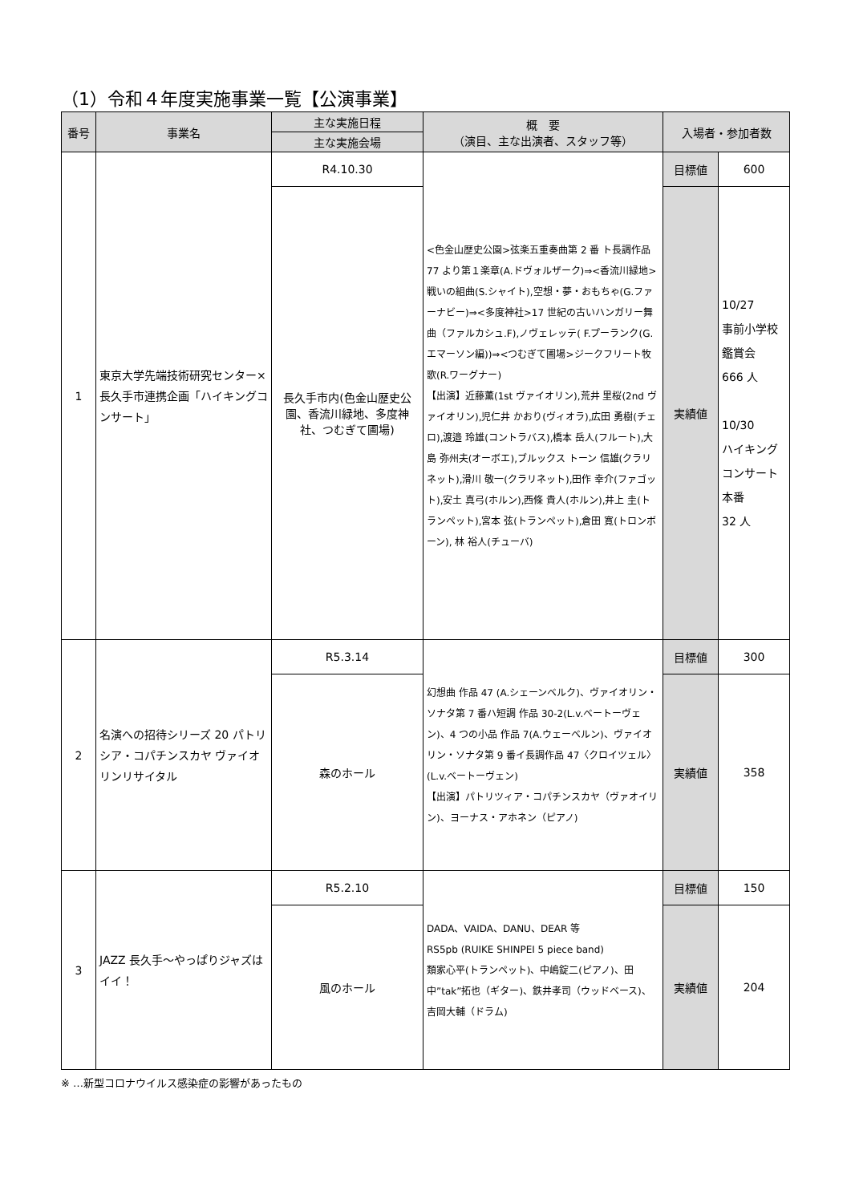（1）令和４年度実施事業一覧【公演事業】
| 番号 | 事業名 | 主な実施日程 | 概 要 （演目、主な出演者、スタッフ等） | 入場者・参加者数 | |
| --- | --- | --- | --- | --- | --- |
| | | 主な実施会場 | | | |
| 1 | 東京大学先端技術研究センター×長久手市連携企画「ハイキングコンサート」 | R4.10.30 | <色金山歴史公園>弦楽五重奏曲第 2 番 ト長調作品 77 より第１楽章(A.ドヴォルザーク)⇒<香流川緑地>戦いの組曲(S.シャイト),空想・夢・おもちゃ(G.ファーナビー)⇒<多度神社>17 世紀の古いハンガリー舞曲（ファルカシュ.F),ノヴェレッテ( F.プーランク(G.エマーソン編))⇒<つむぎて圃場>ジークフリート牧歌(R.ワーグナー) 【出演】近藤薫(1st ヴァイオリン),荒井 里桜(2nd ヴァイオリン),児仁井 かおり(ヴィオラ),広田 勇樹(チェロ),渡邉 玲雄(コントラバス),橋本 岳人(フルート),大島 弥州夫(オーボエ),ブルックス トーン 信雄(クラリネット),滑川 敬一(クラリネット),田作 幸介(ファゴット),安土 真弓(ホルン),西條 貴人(ホルン),井上 圭(トランペット),宮本 弦(トランペット),倉田 寛(トロンボーン), 林 裕人(チューバ) | 目標値 | 600 |
| | | 長久手市内(色金山歴史公園、香流川緑地、多度神社、つむぎて圃場) | | 実績値 | 10/27 事前小学校鑑賞会 666 人 10/30 ハイキングコンサート本番 32 人 |
| 2 | 名演への招待シリーズ 20 パトリシア・コパチンスカヤ ヴァイオリンリサイタル | R5.3.14 | 幻想曲 作品 47 (A.シェーンベルク)、ヴァイオリン・ソナタ第 7 番ハ短調 作品 30-2(L.v.ベートーヴェン)、4 つの小品 作品 7(A.ウェーベルン)、ヴァイオリン・ソナタ第 9 番イ長調作品 47〈クロイツェル〉(L.v.ベートーヴェン) 【出演】パトリツィア・コパチンスカヤ（ヴァオイリン)、ヨーナス・アホネン（ピアノ) | 目標値 | 300 |
| | | 森のホール | | 実績値 | 358 |
| 3 | JAZZ 長久手～やっぱりジャズはイイ！ | R5.2.10 | DADA、VAIDA、DANU、DEAR 等 RS5pb (RUIKE SHINPEI 5 piece band) 類家心平(トランペット)、中嶋錠二(ピアノ)、田中”tak”拓也（ギター)、鉄井孝司（ウッドベース)、吉岡大輔（ドラム) | 目標値 | 150 |
| | | 風のホール | | 実績値 | 204 |
※ …新型コロナウイルス感染症の影響があったもの